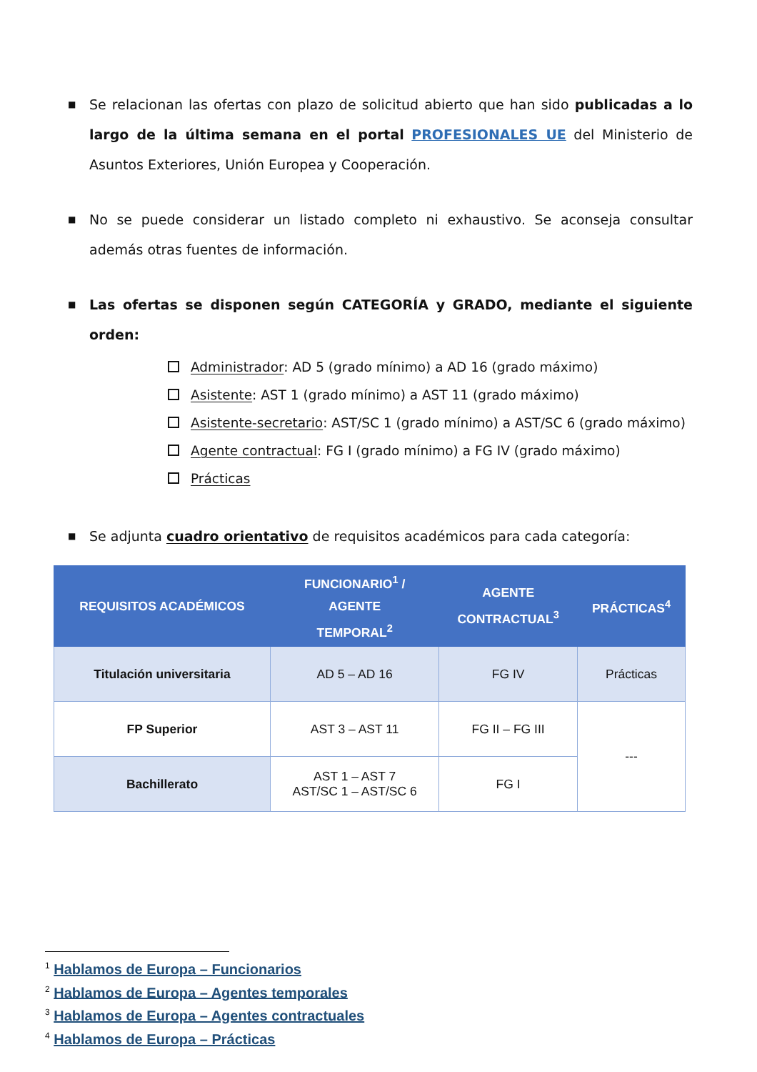■ Se relacionan las ofertas con plazo de solicitud abierto que han sido publicadas a lo largo de la última semana en el portal PROFESIONALES UE del Ministerio de Asuntos Exteriores, Unión Europea y Cooperación.
■ No se puede considerar un listado completo ni exhaustivo. Se aconseja consultar además otras fuentes de información.
■ Las ofertas se disponen según CATEGORÍA y GRADO, mediante el siguiente orden:
Administrador: AD 5 (grado mínimo) a AD 16 (grado máximo)
Asistente: AST 1 (grado mínimo) a AST 11 (grado máximo)
Asistente-secretario: AST/SC 1 (grado mínimo) a AST/SC 6 (grado máximo)
Agente contractual: FG I (grado mínimo) a FG IV (grado máximo)
Prácticas
■ Se adjunta cuadro orientativo de requisitos académicos para cada categoría:
| REQUISITOS ACADÉMICOS | FUNCIONARIO<sup>1</sup> / AGENTE TEMPORAL<sup>2</sup> | AGENTE CONTRACTUAL<sup>3</sup> | PRÁCTICAS<sup>4</sup> |
| --- | --- | --- | --- |
| Titulación universitaria | AD 5 – AD 16 | FG IV | Prácticas |
| FP Superior | AST 3 – AST 11 | FG II – FG III | --- |
| Bachillerato | AST 1 – AST 7 AST/SC 1 – AST/SC 6 | FG I | |
<sup>1</sup> Hablamos de Europa – Funcionarios
<sup>2</sup> Hablamos de Europa – Agentes temporales
<sup>3</sup> Hablamos de Europa – Agentes contractuales
<sup>4</sup> Hablamos de Europa – Prácticas